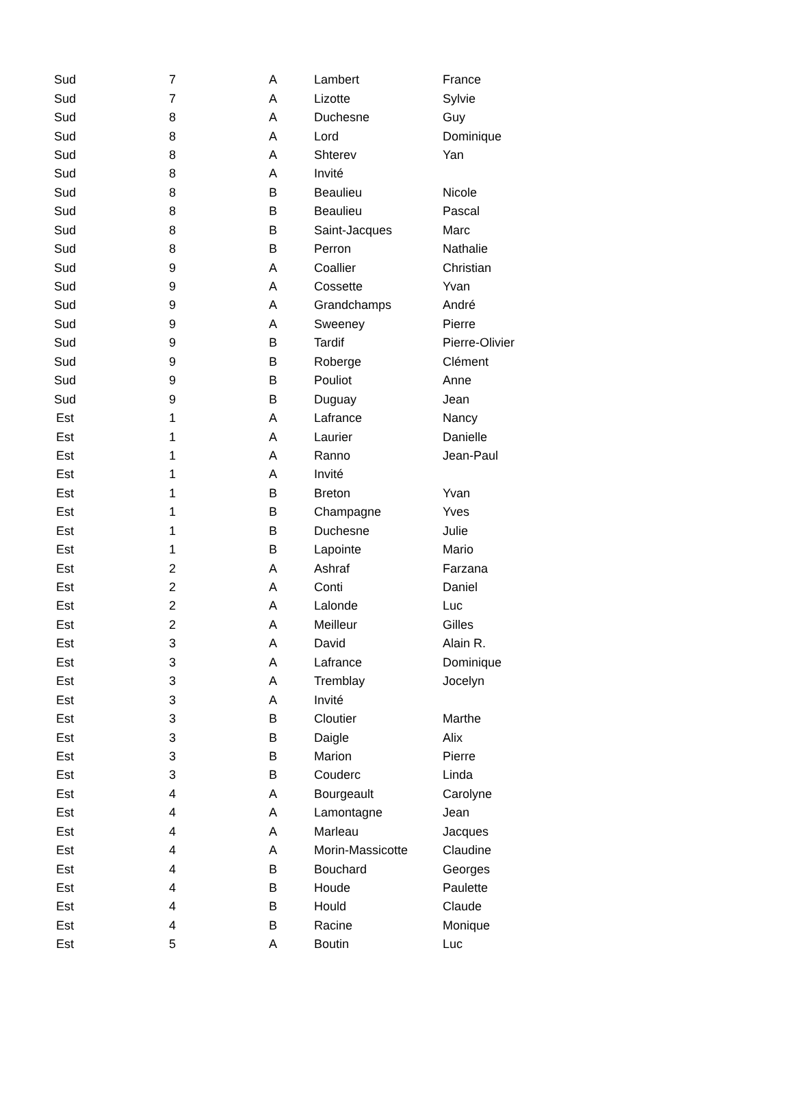| Sud | 7 | A | Lambert | France |
| Sud | 7 | A | Lizotte | Sylvie |
| Sud | 8 | A | Duchesne | Guy |
| Sud | 8 | A | Lord | Dominique |
| Sud | 8 | A | Shterev | Yan |
| Sud | 8 | A | Invité | |
| Sud | 8 | B | Beaulieu | Nicole |
| Sud | 8 | B | Beaulieu | Pascal |
| Sud | 8 | B | Saint-Jacques | Marc |
| Sud | 8 | B | Perron | Nathalie |
| Sud | 9 | A | Coallier | Christian |
| Sud | 9 | A | Cossette | Yvan |
| Sud | 9 | A | Grandchamps | André |
| Sud | 9 | A | Sweeney | Pierre |
| Sud | 9 | B | Tardif | Pierre-Olivier |
| Sud | 9 | B | Roberge | Clément |
| Sud | 9 | B | Pouliot | Anne |
| Sud | 9 | B | Duguay | Jean |
| Est | 1 | A | Lafrance | Nancy |
| Est | 1 | A | Laurier | Danielle |
| Est | 1 | A | Ranno | Jean-Paul |
| Est | 1 | A | Invité | |
| Est | 1 | B | Breton | Yvan |
| Est | 1 | B | Champagne | Yves |
| Est | 1 | B | Duchesne | Julie |
| Est | 1 | B | Lapointe | Mario |
| Est | 2 | A | Ashraf | Farzana |
| Est | 2 | A | Conti | Daniel |
| Est | 2 | A | Lalonde | Luc |
| Est | 2 | A | Meilleur | Gilles |
| Est | 3 | A | David | Alain R. |
| Est | 3 | A | Lafrance | Dominique |
| Est | 3 | A | Tremblay | Jocelyn |
| Est | 3 | A | Invité | |
| Est | 3 | B | Cloutier | Marthe |
| Est | 3 | B | Daigle | Alix |
| Est | 3 | B | Marion | Pierre |
| Est | 3 | B | Couderc | Linda |
| Est | 4 | A | Bourgeault | Carolyne |
| Est | 4 | A | Lamontagne | Jean |
| Est | 4 | A | Marleau | Jacques |
| Est | 4 | A | Morin-Massicotte | Claudine |
| Est | 4 | B | Bouchard | Georges |
| Est | 4 | B | Houde | Paulette |
| Est | 4 | B | Hould | Claude |
| Est | 4 | B | Racine | Monique |
| Est | 5 | A | Boutin | Luc |